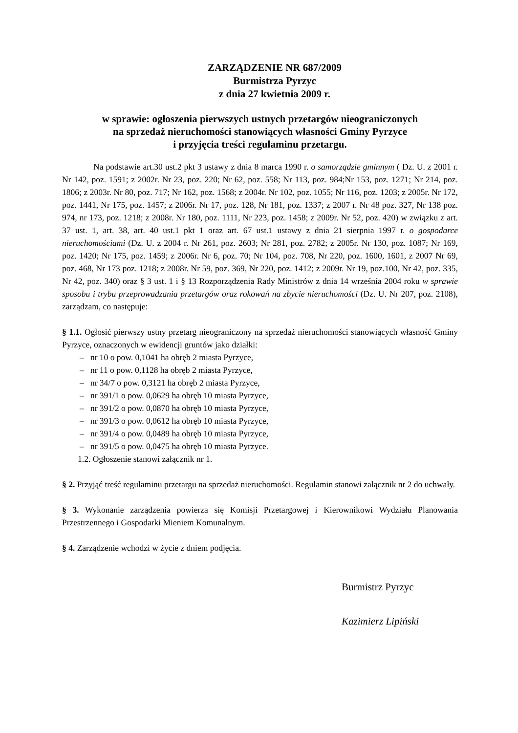ZARZĄDZENIE NR 687/2009
Burmistrza Pyrzyc
z dnia 27 kwietnia 2009 r.
w sprawie: ogłoszenia pierwszych ustnych przetargów nieograniczonych
na sprzedaż nieruchomości stanowiących własności Gminy Pyrzyce
i przyjęcia treści regulaminu przetargu.
Na podstawie art.30 ust.2 pkt 3 ustawy z dnia 8 marca 1990 r. o samorządzie gminnym ( Dz. U. z 2001 r. Nr 142, poz. 1591; z 2002r. Nr 23, poz. 220; Nr 62, poz. 558; Nr 113, poz. 984;Nr 153, poz. 1271; Nr 214, poz. 1806; z 2003r. Nr 80, poz. 717; Nr 162, poz. 1568; z 2004r. Nr 102, poz. 1055; Nr 116, poz. 1203; z 2005r. Nr 172, poz. 1441, Nr 175, poz. 1457; z 2006r. Nr 17, poz. 128, Nr 181, poz. 1337; z 2007 r. Nr 48 poz. 327, Nr 138 poz. 974, nr 173, poz. 1218; z 2008r. Nr 180, poz. 1111, Nr 223, poz. 1458; z 2009r. Nr 52, poz. 420) w związku z art. 37 ust. 1, art. 38, art. 40 ust.1 pkt 1 oraz art. 67 ust.1 ustawy z dnia 21 sierpnia 1997 r. o gospodarce nieruchomościami (Dz. U. z 2004 r. Nr 261, poz. 2603; Nr 281, poz. 2782; z 2005r. Nr 130, poz. 1087; Nr 169, poz. 1420; Nr 175, poz. 1459; z 2006r. Nr 6, poz. 70; Nr 104, poz. 708, Nr 220, poz. 1600, 1601, z 2007 Nr 69, poz. 468, Nr 173 poz. 1218; z 2008r. Nr 59, poz. 369, Nr 220, poz. 1412; z 2009r. Nr 19, poz.100, Nr 42, poz. 335, Nr 42, poz. 340) oraz § 3 ust. 1 i § 13 Rozporządzenia Rady Ministrów z dnia 14 września 2004 roku w sprawie sposobu i trybu przeprowadzania przetargów oraz rokowań na zbycie nieruchomości (Dz. U. Nr 207, poz. 2108), zarządzam, co następuje:
§ 1.1. Ogłosić pierwszy ustny przetarg nieograniczony na sprzedaż nieruchomości stanowiących własność Gminy Pyrzyce, oznaczonych w ewidencji gruntów jako działki:
– nr 10 o pow. 0,1041 ha obręb 2 miasta Pyrzyce,
– nr 11 o pow. 0,1128 ha obręb 2 miasta Pyrzyce,
– nr 34/7 o pow. 0,3121 ha obręb 2 miasta Pyrzyce,
– nr 391/1 o pow. 0,0629 ha obręb 10 miasta Pyrzyce,
– nr 391/2 o pow. 0,0870 ha obręb 10 miasta Pyrzyce,
– nr 391/3 o pow. 0,0612 ha obręb 10 miasta Pyrzyce,
– nr 391/4 o pow. 0,0489 ha obręb 10 miasta Pyrzyce,
– nr 391/5 o pow. 0,0475 ha obręb 10 miasta Pyrzyce.
1.2. Ogłoszenie stanowi załącznik nr 1.
§ 2. Przyjąć treść regulaminu przetargu na sprzedaż nieruchomości. Regulamin stanowi załącznik nr 2 do uchwały.
§ 3. Wykonanie zarządzenia powierza się Komisji Przetargowej i Kierownikowi Wydziału Planowania Przestrzennego i Gospodarki Mieniem Komunalnym.
§ 4. Zarządzenie wchodzi w życie z dniem podjęcia.
Burmistrz Pyrzyc
Kazimierz Lipiński